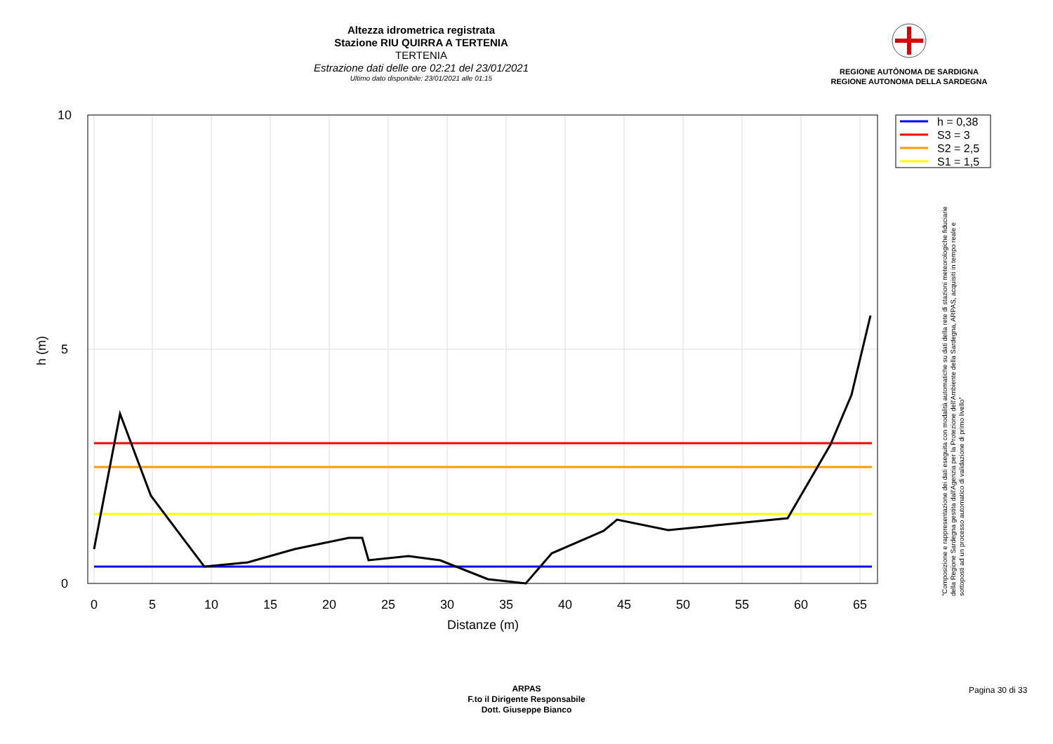Altezza idrometrica registrata
Stazione RIU QUIRRA A TERTENIA
TERTENIA
Estrazione dati delle ore 02:21 del 23/01/2021
Ultimo dato disponibile: 23/01/2021 alle 01:15
REGIONE AUTÒNOMA DE SARDIGNA
REGIONE AUTONOMA DELLA SARDEGNA
10
5
0
0
5
10
15
20
25
30
35
40
45
50
55
60
65
Distanze (m)
h (m)
h = 0,38
S3 = 3
S2 = 2,5
S1 = 1,5
"Composizione e rappresentazione dei dati eseguita con modalità automatiche su dati della rete di stazioni meteorologiche fiduciarie della Regione Sardegna gestita dall'Agenzia per la Protezione dell'Ambiente della Sardegna, ARPAS, acquisiti in tempo reale e sottoposti ad un processo automatico di validazione di primo livello"
ARPAS
F.to il Dirigente Responsabile
Dott. Giuseppe Bianco
Pagina 30 di 33